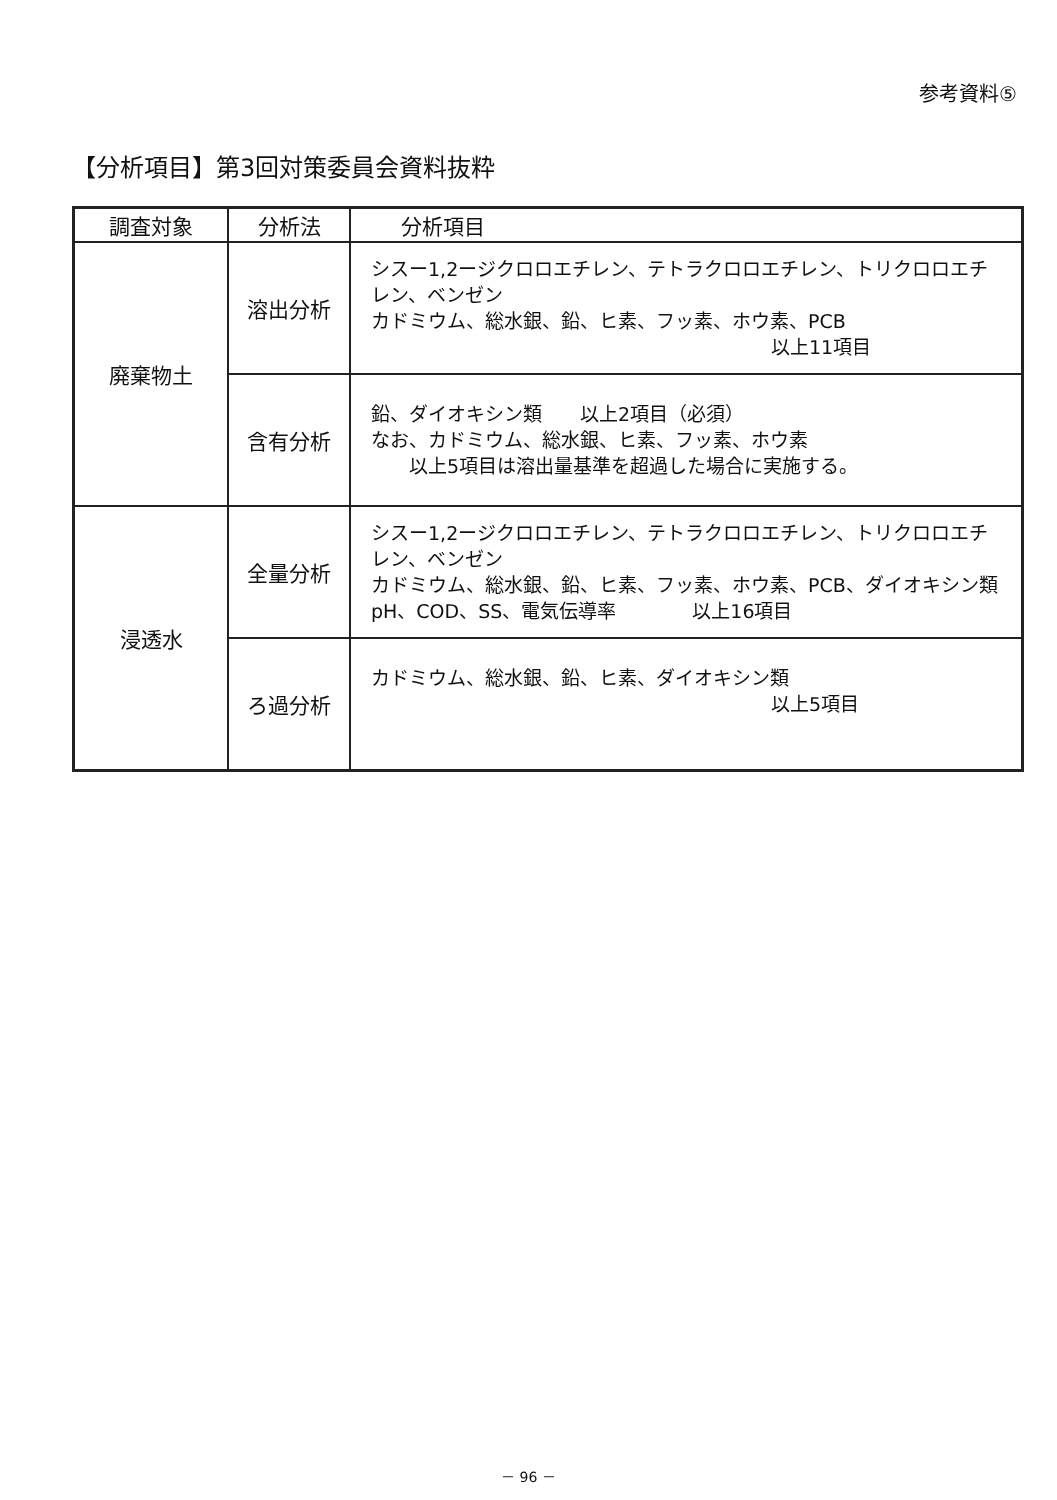参考資料⑤
【分析項目】第3回対策委員会資料抜粋
| 調査対象 | 分析法 | 分析項目 |
| --- | --- | --- |
| 廃棄物土 | 溶出分析 | シスー1,2ージクロロエチレン、テトラクロロエチレン、トリクロロエチレン、ベンゼン カドミウム、総水銀、鉛、ヒ素、フッ素、ホウ素、PCB 以上11項目 |
| | 含有分析 | 鉛、ダイオキシン類 以上2項目（必須） なお、カドミウム、総水銀、ヒ素、フッ素、ホウ素 以上5項目は溶出量基準を超過した場合に実施する。 |
| 浸透水 | 全量分析 | シスー1,2ージクロロエチレン、テトラクロロエチレン、トリクロロエチレン、ベンゼン カドミウム、総水銀、鉛、ヒ素、フッ素、ホウ素、PCB、ダイオキシン類 pH、COD、SS、電気伝導率 以上16項目 |
| | ろ過分析 | カドミウム、総水銀、鉛、ヒ素、ダイオキシン類 以上5項目 |
－ 96 －